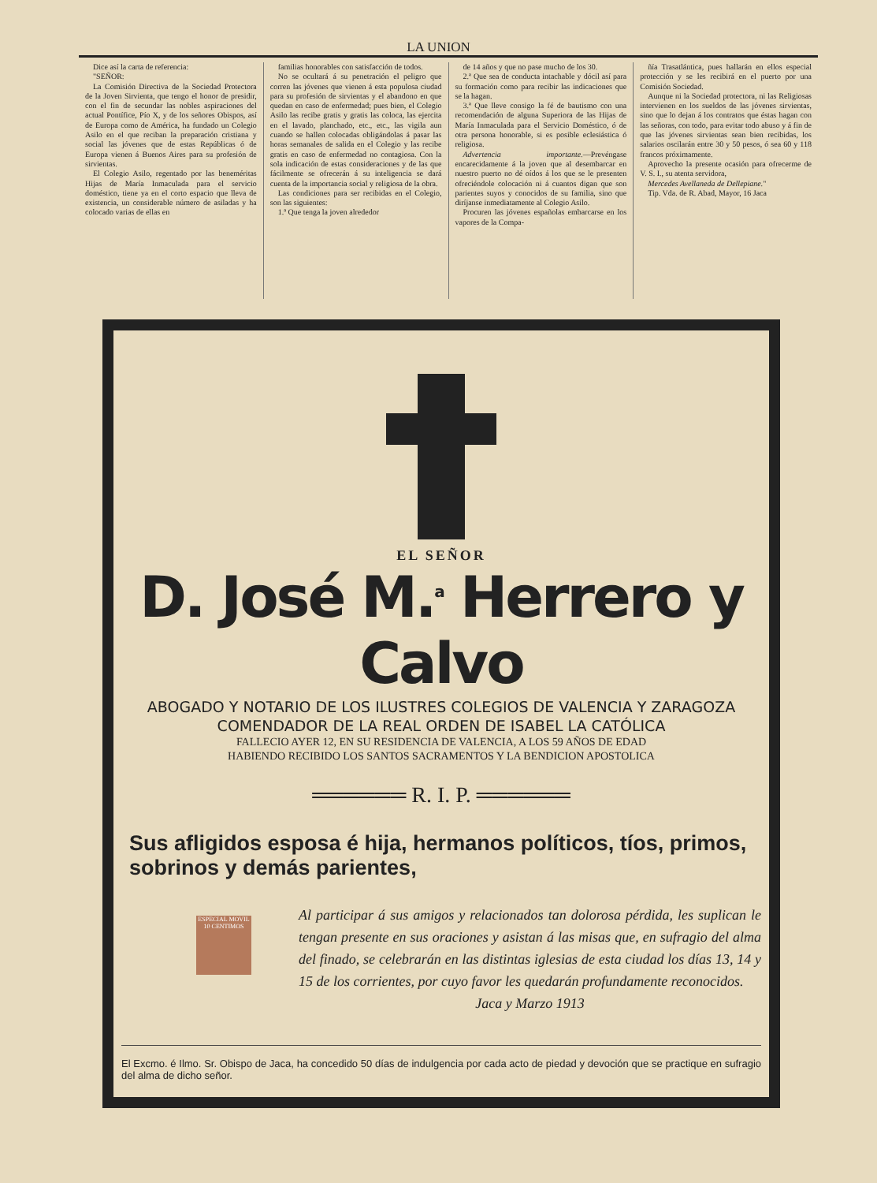LA UNION
Dice así la carta de referencia:
"SEÑOR:
La Comisión Directiva de la Sociedad Protectora de la Joven Sirvienta, que tengo el honor de presidir, con el fin de secundar las nobles aspiraciones del actual Pontífice, Pío X, y de los señores Obispos, así de Europa como de América, ha fundado un Colegio Asilo en el que reciban la preparación cristiana y social las jóvenes que de estas Repúblicas ó de Europa vienen á Buenos Aires para su profesión de sirvientas.
El Colegio Asilo, regentado por las beneméritas Hijas de María Inmaculada para el servicio doméstico, tiene ya en el corto espacio que lleva de existencia, un considerable número de asiladas y ha colocado varias de ellas en
familias honorables con satisfacción de todos.
No se ocultará á su penetración el peligro que corren las jóvenes que vienen á esta populosa ciudad para su profesión de sirvientas y el abandono en que quedan en caso de enfermedad; pues bien, el Colegio Asilo las recibe gratis y gratis las coloca, las ejercita en el lavado, planchado, etc., etc., las vigila aun cuando se hallen colocadas obligándolas á pasar las horas semanales de salida en el Colegio y las recibe gratis en caso de enfermedad no contagiosa. Con la sola indicación de estas consideraciones y de las que fácilmente se ofrecerán á su inteligencia se dará cuenta de la importancia social y religiosa de la obra.
Las condiciones para ser recibidas en el Colegio, son las siguientes:
1.ª Que tenga la joven alrededor
de 14 años y que no pase mucho de los 30.
2.ª Que sea de conducta intachable y dócil así para su formación como para recibir las indicaciones que se la hagan.
3.ª Que lleve consigo la fé de bautismo con una recomendación de alguna Superiora de las Hijas de María Inmaculada para el Servicio Doméstico, ó de otra persona honorable, si es posible eclesiástica ó religiosa.
Advertencia importante.—Prevéngase encarecidamente á la joven que al desembarcar en nuestro puerto no dé oídos á los que se le presenten ofreciéndole colocación ni á cuantos digan que son parientes suyos y conocidos de su familia, sino que diríjanse inmediatamente al Colegio Asilo.
Procuren las jóvenes españolas embarcarse en los vapores de la Compa-
ñía Trasatlántica, pues hallarán en ellos especial protección y se les recibirá en el puerto por una Comisión Sociedad.
Aunque ni la Sociedad protectora, ni las Religiosas intervienen en los sueldos de las jóvenes sirvientas, sino que lo dejan á los contratos que éstas hagan con las señoras, con todo, para evitar todo abuso y á fin de que las jóvenes sirvientas sean bien recibidas, los salarios oscilarán entre 30 y 50 pesos, ó sea 60 y 118 francos próximamente.
Aprovecho la presente ocasión para ofrecerme de V. S. I., su atenta servidora,
Mercedes Avellaneda de Dellepiane."
Tip. Vda. de R. Abad, Mayor, 16 Jaca
EL SEÑOR
D. José M.<sup>a</sup> Herrero y Calvo
ABOGADO Y NOTARIO DE LOS ILUSTRES COLEGIOS DE VALENCIA Y ZARAGOZA
COMENDADOR DE LA REAL ORDEN DE ISABEL LA CATÓLICA
FALLECIO AYER 12, EN SU RESIDENCIA DE VALENCIA, A LOS 59 AÑOS DE EDAD
HABIENDO RECIBIDO LOS SANTOS SACRAMENTOS Y LA BENDICION APOSTOLICA
══════ R. I. P. ══════
Sus afligidos esposa é hija, hermanos políticos, tíos, primos, sobrinos y demás parientes,
ESPECIAL MOVIL 10 CENTIMOS
Al participar á sus amigos y relacionados tan dolorosa pérdida, les suplican le tengan presente en sus oraciones y asistan á las misas que, en sufragio del alma del finado, se celebrarán en las distintas iglesias de esta ciudad los días 13, 14 y 15 de los corrientes, por cuyo favor les quedarán profundamente reconocidos.
Jaca y Marzo 1913
El Excmo. é Ilmo. Sr. Obispo de Jaca, ha concedido 50 días de indulgencia por cada acto de piedad y devoción que se practique en sufragio del alma de dicho señor.